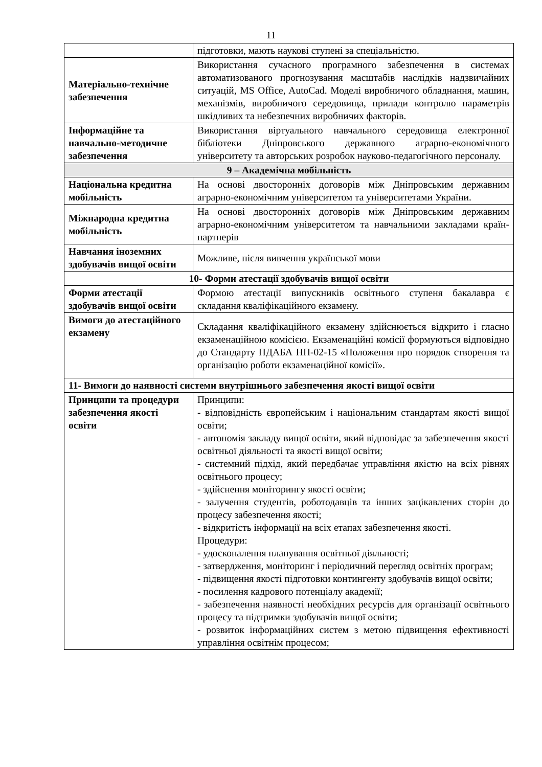11
| | підготовки, мають наукові ступені за спеціальністю. |
| Матеріально-технічне забезпечення | Використання сучасного програмного забезпечення в системах автоматизованого прогнозування масштабів наслідків надзвичайних ситуацій, MS Office, AutoCad. Моделі виробничого обладнання, машин, механізмів, виробничого середовища, прилади контролю параметрів шкідливих та небезпечних виробничих факторів. |
| Інформаційне та навчально-методичне забезпечення | Використання віртуального навчального середовища електронної бібліотеки Дніпровського державного аграрно-економічного університету та авторських розробок науково-педагогічного персоналу. |
| 9 – Академічна мобільність | |
| Національна кредитна мобільність | На основі двосторонніх договорів між Дніпровським державним аграрно-економічним університетом та університетами України. |
| Міжнародна кредитна мобільність | На основі двосторонніх договорів між Дніпровським державним аграрно-економічним університетом та навчальними закладами країн-партнерів |
| Навчання іноземних здобувачів вищої освіти | Можливе, після вивчення української мови |
| 10- Форми атестації здобувачів вищої освіти | |
| Форми атестації здобувачів вищої освіти | Формою атестації випускників освітнього ступеня бакалавра є складання кваліфікаційного екзамену. |
| Вимоги до атестаційного екзамену | Складання кваліфікаційного екзамену здійснюється відкрито і гласно екзаменаційною комісією. Екзаменаційні комісії формуються відповідно до Стандарту ПДАБА НП-02-15 «Положення про порядок створення та організацію роботи екзаменаційної комісії». |
| 11- Вимоги до наявності системи внутрішнього забезпечення якості вищої освіти | |
| Принципи та процедури забезпечення якості освіти | Принципи: - відповідність європейським і національним стандартам якості вищої освіти; - автономія закладу вищої освіти, який відповідає за забезпечення якості освітньої діяльності та якості вищої освіти; - системний підхід, який передбачає управління якістю на всіх рівнях освітнього процесу; - здійснення моніторингу якості освіти; - залучення студентів, роботодавців та інших зацікавлених сторін до процесу забезпечення якості; - відкритість інформації на всіх етапах забезпечення якості. Процедури: - удосконалення планування освітньої діяльності; - затвердження, моніторинг і періодичний перегляд освітніх програм; - підвищення якості підготовки контингенту здобувачів вищої освіти; - посилення кадрового потенціалу академії; - забезпечення наявності необхідних ресурсів для організації освітнього процесу та підтримки здобувачів вищої освіти; - розвиток інформаційних систем з метою підвищення ефективності управління освітнім процесом; |